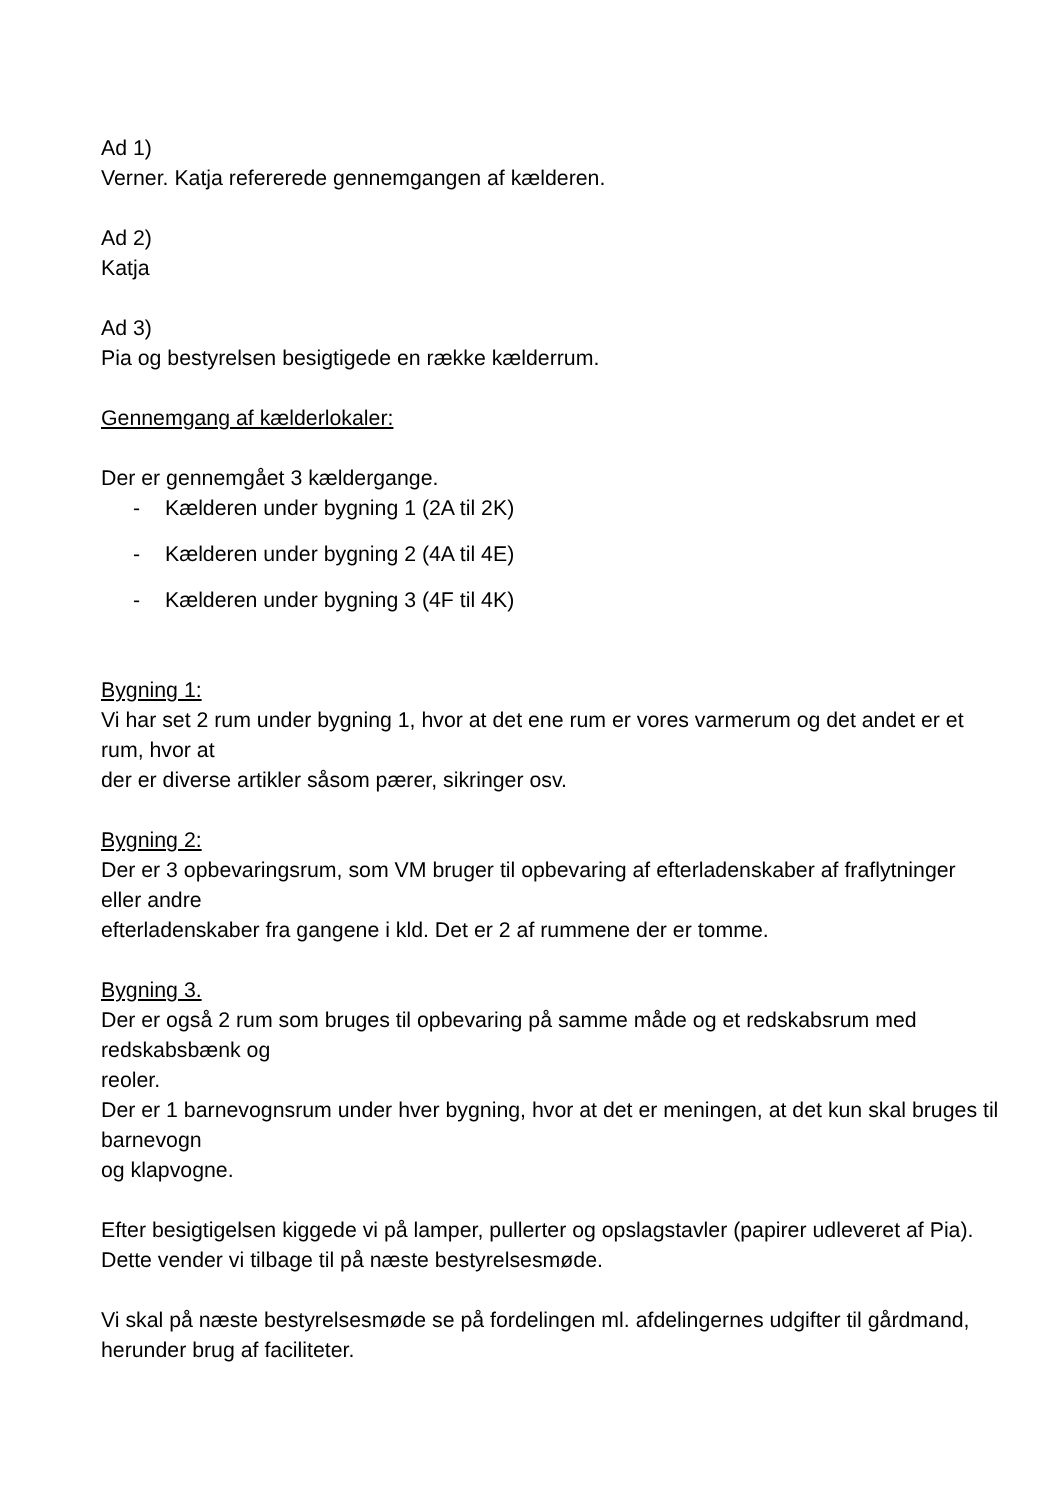Ad 1)
Verner. Katja refererede gennemgangen af kælderen.
Ad 2)
Katja
Ad 3)
Pia og bestyrelsen besigtigede en række kælderrum.
Gennemgang af kælderlokaler:
Der er gennemgået 3 kældergange.
- Kælderen under bygning 1 (2A til 2K)
- Kælderen under bygning 2 (4A til 4E)
- Kælderen under bygning 3 (4F til 4K)
Bygning 1:
Vi har set 2 rum under bygning 1, hvor at det ene rum er vores varmerum og det andet er et rum, hvor at
der er diverse artikler såsom pærer, sikringer osv.
Bygning 2:
Der er 3 opbevaringsrum, som VM bruger til opbevaring af efterladenskaber af fraflytninger eller andre
efterladenskaber fra gangene i kld. Det er 2 af rummene der er tomme.
Bygning 3.
Der er også 2 rum som bruges til opbevaring på samme måde og et redskabsrum med redskabsbænk og
reoler.
Der er 1 barnevognsrum under hver bygning, hvor at det er meningen, at det kun skal bruges til barnevogn
og klapvogne.
Efter besigtigelsen kiggede vi på lamper, pullerter og opslagstavler (papirer udleveret af Pia). Dette vender vi tilbage til på næste bestyrelsesmøde.
Vi skal på næste bestyrelsesmøde se på fordelingen ml. afdelingernes udgifter til gårdmand, herunder brug af faciliteter.